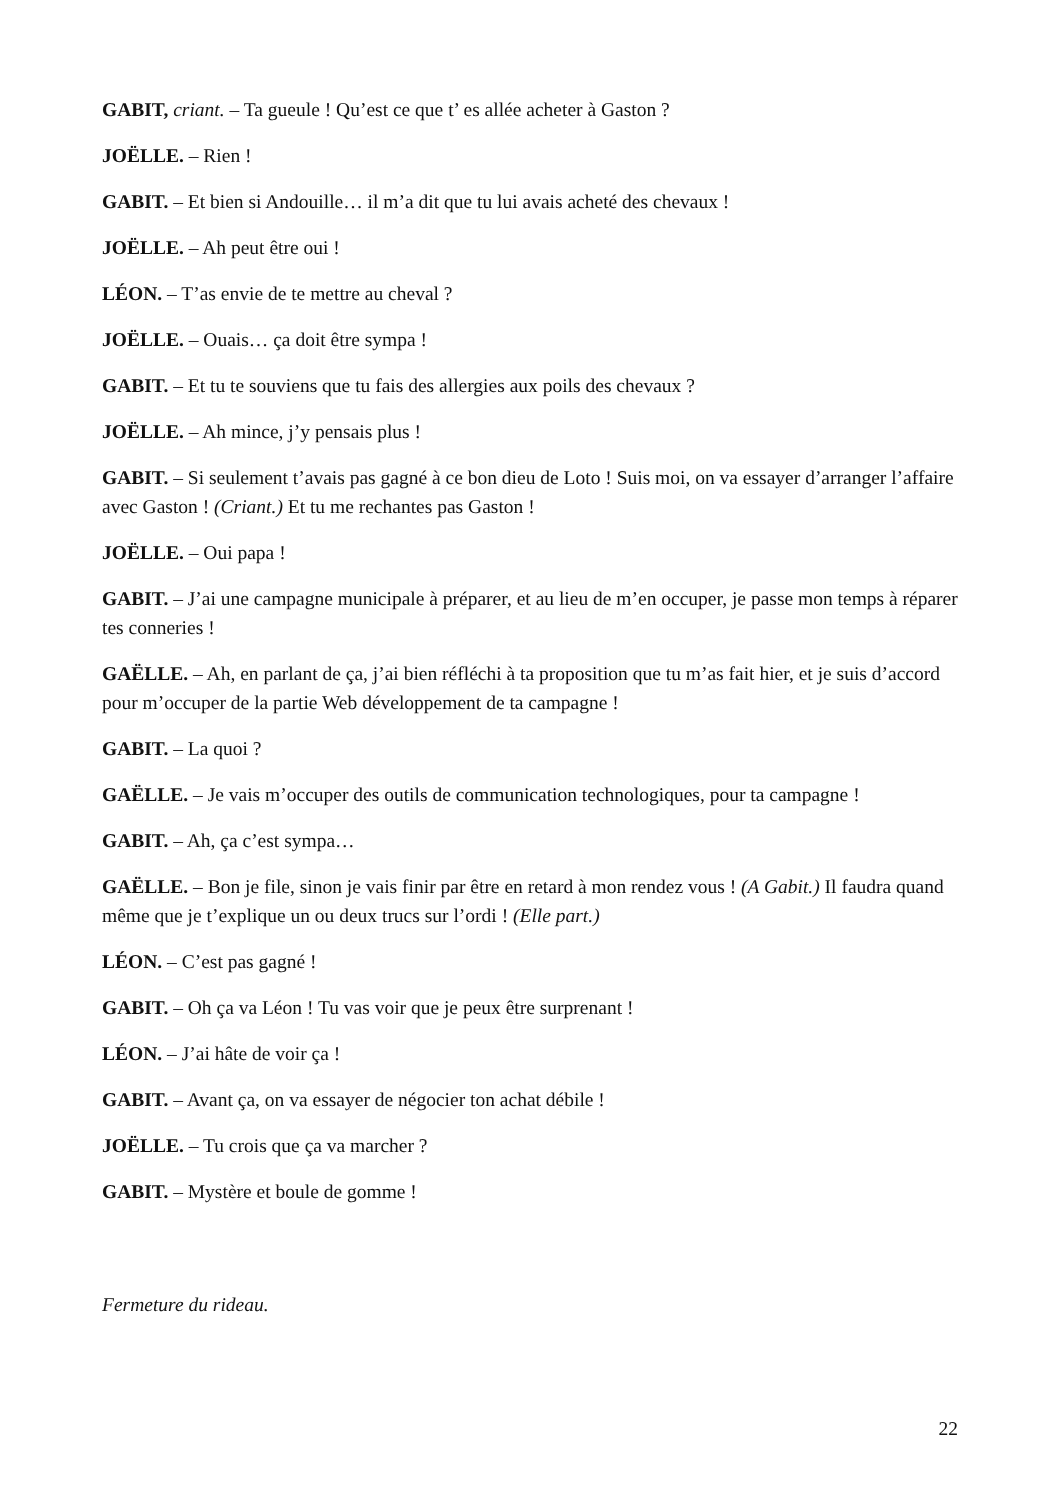GABIT, criant. – Ta gueule ! Qu’est ce que t’ es allée acheter à Gaston ?
JOËLLE. – Rien !
GABIT. – Et bien si Andouille… il m’a dit que tu lui avais acheté des chevaux !
JOËLLE. – Ah peut être oui !
LÉON. – T’as envie de te mettre au cheval ?
JOËLLE. – Ouais… ça doit être sympa !
GABIT. – Et tu te souviens que tu fais des allergies aux poils des chevaux ?
JOËLLE. – Ah mince, j’y pensais plus !
GABIT. – Si seulement t’avais pas gagné à ce bon dieu de Loto ! Suis moi, on va essayer d’arranger l’affaire avec Gaston ! (Criant.) Et tu me rechantes pas Gaston !
JOËLLE. – Oui papa !
GABIT. – J’ai une campagne municipale à préparer, et au lieu de m’en occuper, je passe mon temps à réparer tes conneries !
GAËLLE. – Ah, en parlant de ça, j’ai bien réfléchi à ta proposition que tu m’as fait hier, et je suis d’accord pour m’occuper de la partie Web développement de ta campagne !
GABIT. – La quoi ?
GAËLLE. – Je vais m’occuper des outils de communication technologiques, pour ta campagne !
GABIT. – Ah, ça c’est sympa…
GAËLLE. – Bon je file, sinon je vais finir par être en retard à mon rendez vous ! (A Gabit.) Il faudra quand même que je t’explique un ou deux trucs sur l’ordi ! (Elle part.)
LÉON. – C’est pas gagné !
GABIT. – Oh ça va Léon ! Tu vas voir que je peux être surprenant !
LÉON. – J’ai hâte de voir ça !
GABIT. – Avant ça, on va essayer de négocier ton achat débile !
JOËLLE. – Tu crois que ça va marcher ?
GABIT. – Mystère et boule de gomme !
Fermeture du rideau.
22